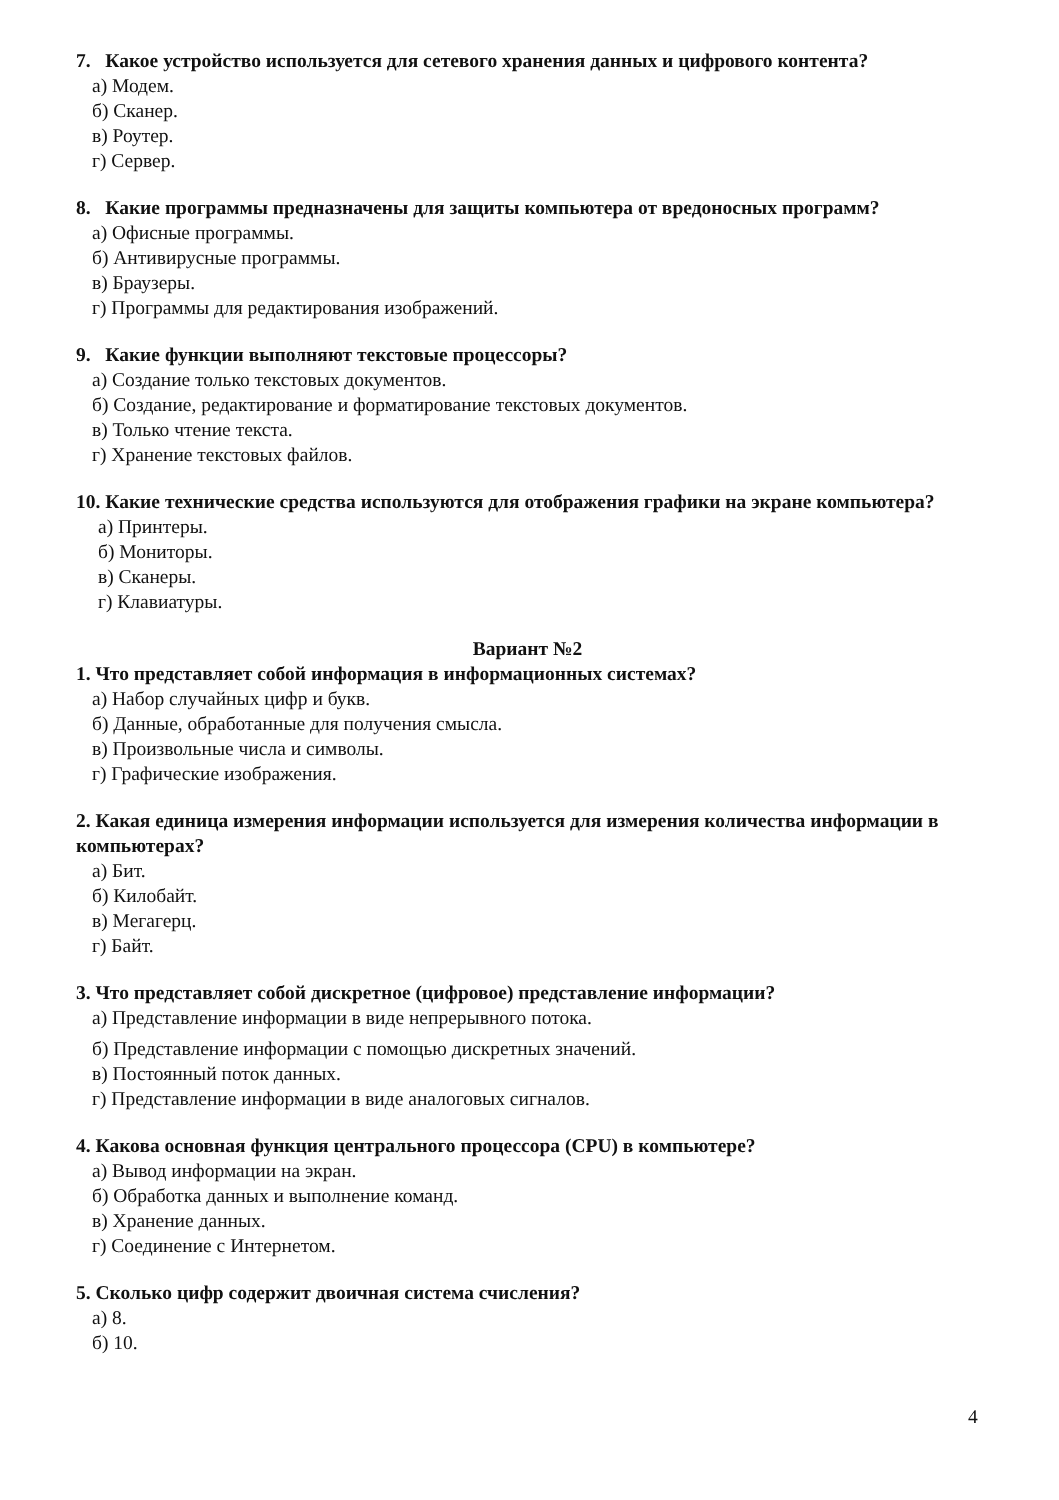7. Какое устройство используется для сетевого хранения данных и цифрового контента?
а) Модем.
б) Сканер.
в) Роутер.
г) Сервер.
8. Какие программы предназначены для защиты компьютера от вредоносных программ?
а) Офисные программы.
б) Антивирусные программы.
в) Браузеры.
г) Программы для редактирования изображений.
9. Какие функции выполняют текстовые процессоры?
а) Создание только текстовых документов.
б) Создание, редактирование и форматирование текстовых документов.
в) Только чтение текста.
г) Хранение текстовых файлов.
10. Какие технические средства используются для отображения графики на экране компьютера?
а) Принтеры.
б) Мониторы.
в) Сканеры.
г) Клавиатуры.
Вариант №2
1. Что представляет собой информация в информационных системах?
а) Набор случайных цифр и букв.
б) Данные, обработанные для получения смысла.
в) Произвольные числа и символы.
г) Графические изображения.
2. Какая единица измерения информации используется для измерения количества информации в компьютерах?
а) Бит.
б) Килобайт.
в) Мегагерц.
г) Байт.
3. Что представляет собой дискретное (цифровое) представление информации?
а) Представление информации в виде непрерывного потока.
б) Представление информации с помощью дискретных значений.
в) Постоянный поток данных.
г) Представление информации в виде аналоговых сигналов.
4. Какова основная функция центрального процессора (CPU) в компьютере?
а) Вывод информации на экран.
б) Обработка данных и выполнение команд.
в) Хранение данных.
г) Соединение с Интернетом.
5. Сколько цифр содержит двоичная система счисления?
а) 8.
б) 10.
4